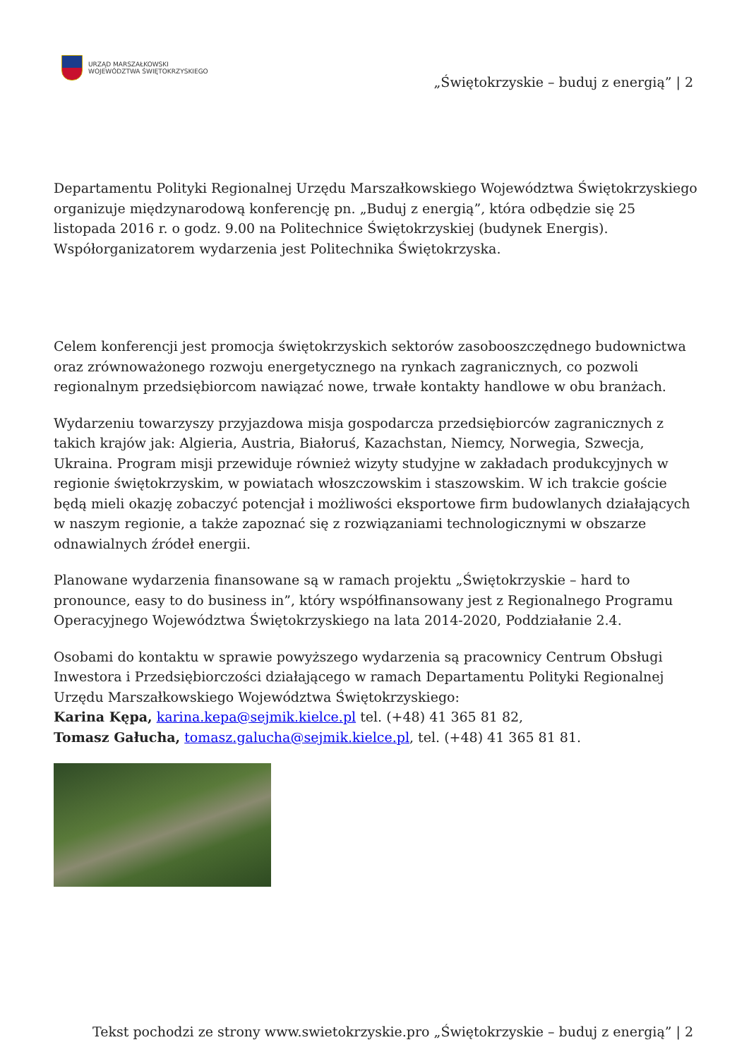URZĄD MARSZAŁKOWSKI
WOJEWÓDZTWA ŚWIĘTOKRZYSKIEGO
„Świętokrzyskie – buduj z energią” | 2
Departamentu Polityki Regionalnej Urzędu Marszałkowskiego Województwa Świętokrzyskiego organizuje międzynarodową konferencję pn. „Buduj z energią”, która odbędzie się 25 listopada 2016 r. o godz. 9.00 na Politechnice Świętokrzyskiej (budynek Energis). Współorganizatorem wydarzenia jest Politechnika Świętokrzyska.
Celem konferencji jest promocja świętokrzyskich sektorów zasobooszczędnego budownictwa oraz zrównoważonego rozwoju energetycznego na rynkach zagranicznych, co pozwoli regionalnym przedsiębiorcom nawiązać nowe, trwałe kontakty handlowe w obu branżach.
Wydarzeniu towarzyszy przyjazdowa misja gospodarcza przedsiębiorców zagranicznych z takich krajów jak: Algieria, Austria, Białoruś, Kazachstan, Niemcy, Norwegia, Szwecja, Ukraina. Program misji przewiduje również wizyty studyjne w zakładach produkcyjnych w regionie świętokrzyskim, w powiatach włoszczowskim i staszowskim. W ich trakcie goście będą mieli okazję zobaczyć potencjał i możliwości eksportowe firm budowlanych działających w naszym regionie, a także zapoznać się z rozwiązaniami technologicznymi w obszarze odnawialnych źródeł energii.
Planowane wydarzenia finansowane są w ramach projektu „Świętokrzyskie – hard to pronounce, easy to do business in”, który współfinansowany jest z Regionalnego Programu Operacyjnego Województwa Świętokrzyskiego na lata 2014-2020, Poddziałanie 2.4.
Osobami do kontaktu w sprawie powyższego wydarzenia są pracownicy Centrum Obsługi Inwestora i Przedsiębiorczości działającego w ramach Departamentu Polityki Regionalnej Urzędu Marszałkowskiego Województwa Świętokrzyskiego:
Karina Kępa, karina.kepa@sejmik.kielce.pl tel. (+48) 41 365 81 82,
Tomasz Gałucha, tomasz.galucha@sejmik.kielce.pl, tel. (+48) 41 365 81 81.
Tekst pochodzi ze strony www.swietokrzyskie.pro „Świętokrzyskie – buduj z energią” | 2